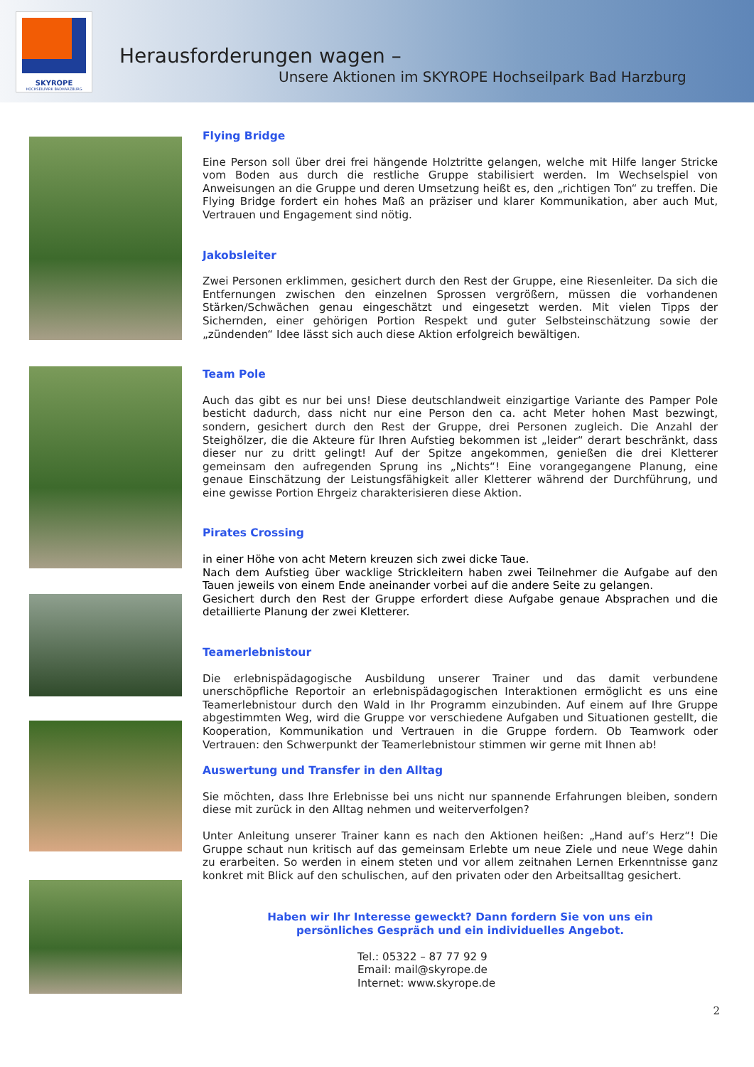SKYROPE
HOCHSEILPARK BADHARZBURG
Herausforderungen wagen –
Unsere Aktionen im SKYROPE Hochseilpark Bad Harzburg
Flying Bridge
Eine Person soll über drei frei hängende Holztritte gelangen, welche mit Hilfe langer Stricke vom Boden aus durch die restliche Gruppe stabilisiert werden. Im Wechselspiel von Anweisungen an die Gruppe und deren Umsetzung heißt es, den „richtigen Ton“ zu treffen. Die Flying Bridge fordert ein hohes Maß an präziser und klarer Kommunikation, aber auch Mut, Vertrauen und Engagement sind nötig.
Jakobsleiter
Zwei Personen erklimmen, gesichert durch den Rest der Gruppe, eine Riesenleiter. Da sich die Entfernungen zwischen den einzelnen Sprossen vergrößern, müssen die vorhandenen Stärken/Schwächen genau eingeschätzt und eingesetzt werden. Mit vielen Tipps der Sichernden, einer gehörigen Portion Respekt und guter Selbsteinschätzung sowie der „zündenden“ Idee lässt sich auch diese Aktion erfolgreich bewältigen.
Team Pole
Auch das gibt es nur bei uns! Diese deutschlandweit einzigartige Variante des Pamper Pole besticht dadurch, dass nicht nur eine Person den ca. acht Meter hohen Mast bezwingt, sondern, gesichert durch den Rest der Gruppe, drei Personen zugleich. Die Anzahl der Steighölzer, die die Akteure für Ihren Aufstieg bekommen ist „leider“ derart beschränkt, dass dieser nur zu dritt gelingt! Auf der Spitze angekommen, genießen die drei Kletterer gemeinsam den aufregenden Sprung ins „Nichts“! Eine vorangegangene Planung, eine genaue Einschätzung der Leistungsfähigkeit aller Kletterer während der Durchführung, und eine gewisse Portion Ehrgeiz charakterisieren diese Aktion.
Pirates Crossing
in einer Höhe von acht Metern kreuzen sich zwei dicke Taue.
Nach dem Aufstieg über wacklige Strickleitern haben zwei Teilnehmer die Aufgabe auf den Tauen jeweils von einem Ende aneinander vorbei auf die andere Seite zu gelangen.
Gesichert durch den Rest der Gruppe erfordert diese Aufgabe genaue Absprachen und die detaillierte Planung der zwei Kletterer.
Teamerlebnistour
Die erlebnispädagogische Ausbildung unserer Trainer und das damit verbundene unerschöpfliche Reportoir an erlebnispädagogischen Interaktionen ermöglicht es uns eine Teamerlebnistour durch den Wald in Ihr Programm einzubinden. Auf einem auf Ihre Gruppe abgestimmten Weg, wird die Gruppe vor verschiedene Aufgaben und Situationen gestellt, die Kooperation, Kommunikation und Vertrauen in die Gruppe fordern. Ob Teamwork oder Vertrauen: den Schwerpunkt der Teamerlebnistour stimmen wir gerne mit Ihnen ab!
Auswertung und Transfer in den Alltag
Sie möchten, dass Ihre Erlebnisse bei uns nicht nur spannende Erfahrungen bleiben, sondern diese mit zurück in den Alltag nehmen und weiterverfolgen?
Unter Anleitung unserer Trainer kann es nach den Aktionen heißen: „Hand auf’s Herz“! Die Gruppe schaut nun kritisch auf das gemeinsam Erlebte um neue Ziele und neue Wege dahin zu erarbeiten. So werden in einem steten und vor allem zeitnahen Lernen Erkenntnisse ganz konkret mit Blick auf den schulischen, auf den privaten oder den Arbeitsalltag gesichert.
Haben wir Ihr Interesse geweckt? Dann fordern Sie von uns ein
persönliches Gespräch und ein individuelles Angebot.
Tel.: 05322 – 87 77 92 9
Email: mail@skyrope.de
Internet: www.skyrope.de
2